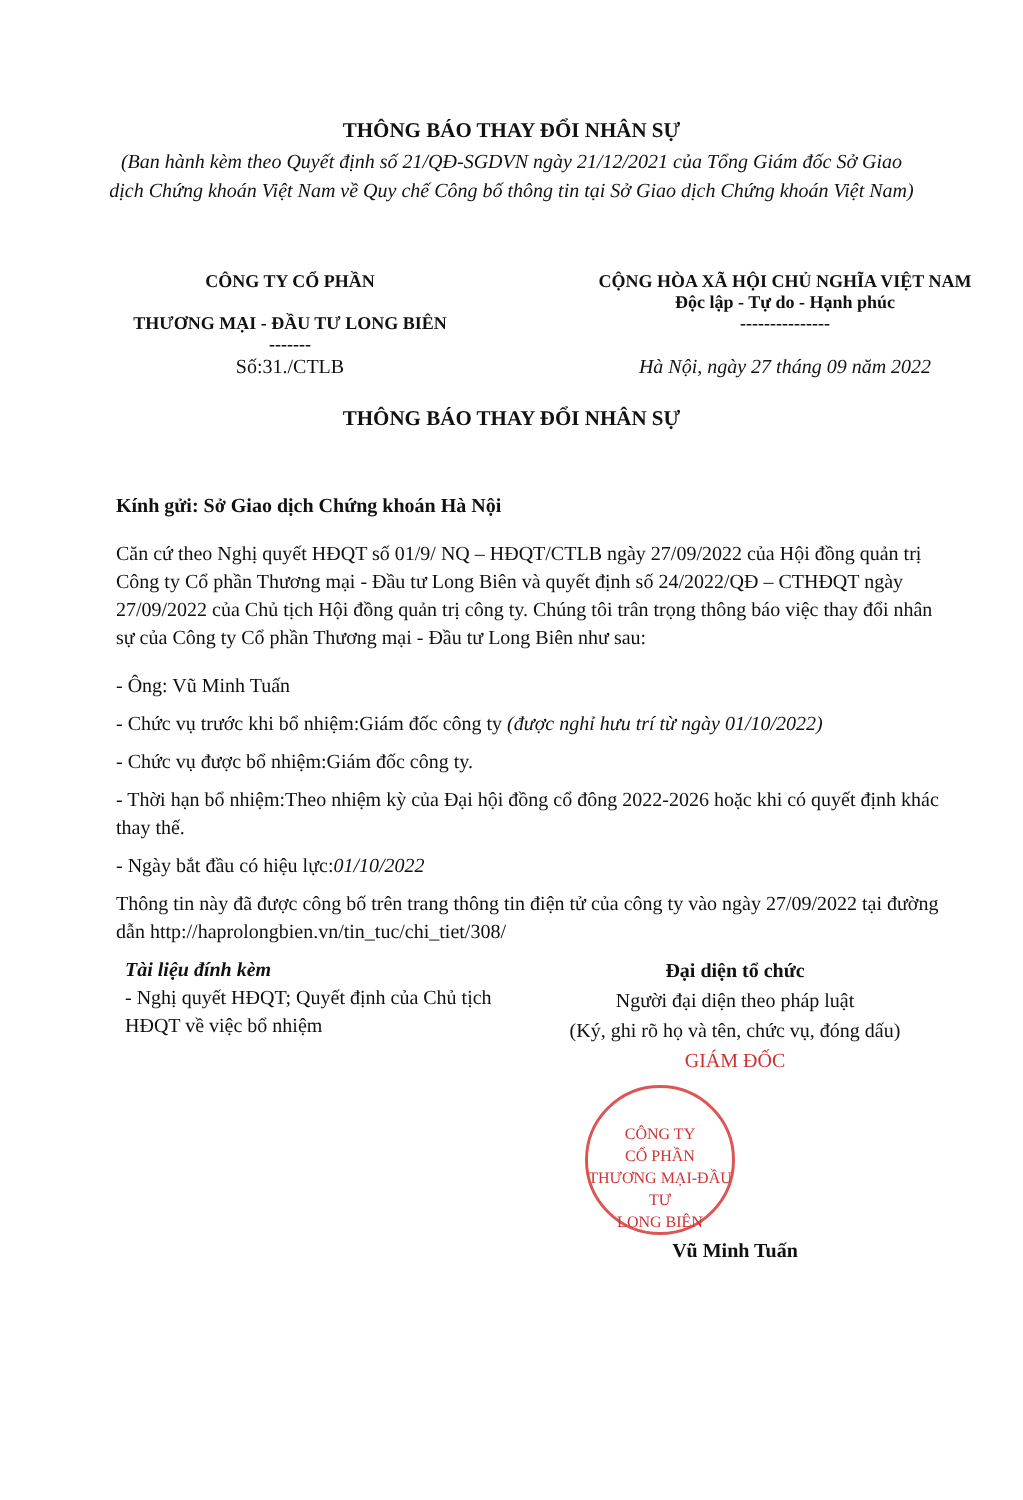THÔNG BÁO THAY ĐỔI NHÂN SỰ
(Ban hành kèm theo Quyết định số 21/QĐ-SGDVN ngày 21/12/2021 của Tổng Giám đốc Sở Giao dịch Chứng khoán Việt Nam về Quy chế Công bố thông tin tại Sở Giao dịch Chứng khoán Việt Nam)
CÔNG TY CỔ PHẦN
THƯƠNG MẠI - ĐẦU TƯ LONG BIÊN
-------
Số:31./CTLB
CỘNG HÒA XÃ HỘI CHỦ NGHĨA VIỆT NAM
Độc lập - Tự do - Hạnh phúc
---------------
Hà Nội, ngày 27 tháng 09 năm 2022
THÔNG BÁO THAY ĐỔI NHÂN SỰ
Kính gửi: Sở Giao dịch Chứng khoán Hà Nội
Căn cứ theo Nghị quyết HĐQT số 01/9/ NQ – HĐQT/CTLB ngày 27/09/2022 của Hội đồng quản trị Công ty Cổ phần Thương mại - Đầu tư Long Biên và quyết định số 24/2022/QĐ – CTHĐQT ngày 27/09/2022 của Chủ tịch Hội đồng quản trị công ty. Chúng tôi trân trọng thông báo việc thay đổi nhân sự của Công ty Cổ phần Thương mại - Đầu tư Long Biên như sau:
- Ông: Vũ Minh Tuấn
- Chức vụ trước khi bổ nhiệm:Giám đốc công ty (được nghỉ hưu trí từ ngày 01/10/2022)
- Chức vụ được bổ nhiệm:Giám đốc công ty.
- Thời hạn bổ nhiệm:Theo nhiệm kỳ của Đại hội đồng cổ đông 2022-2026 hoặc khi có quyết định khác thay thế.
- Ngày bắt đầu có hiệu lực:01/10/2022
Thông tin này đã được công bố trên trang thông tin điện tử của công ty vào ngày 27/09/2022 tại đường dẫn http://haprolongbien.vn/tin_tuc/chi_tiet/308/
Tài liệu đính kèm
- Nghị quyết HĐQT; Quyết định của Chủ tịch HĐQT về việc bổ nhiệm
Đại diện tổ chức
Người đại diện theo pháp luật
(Ký, ghi rõ họ và tên, chức vụ, đóng dấu)
GIÁM ĐỐC
CÔNG TY
CỔ PHẦN
THƯƠNG MẠI-ĐẦU TƯ
LONG BIÊN
Vũ Minh Tuấn